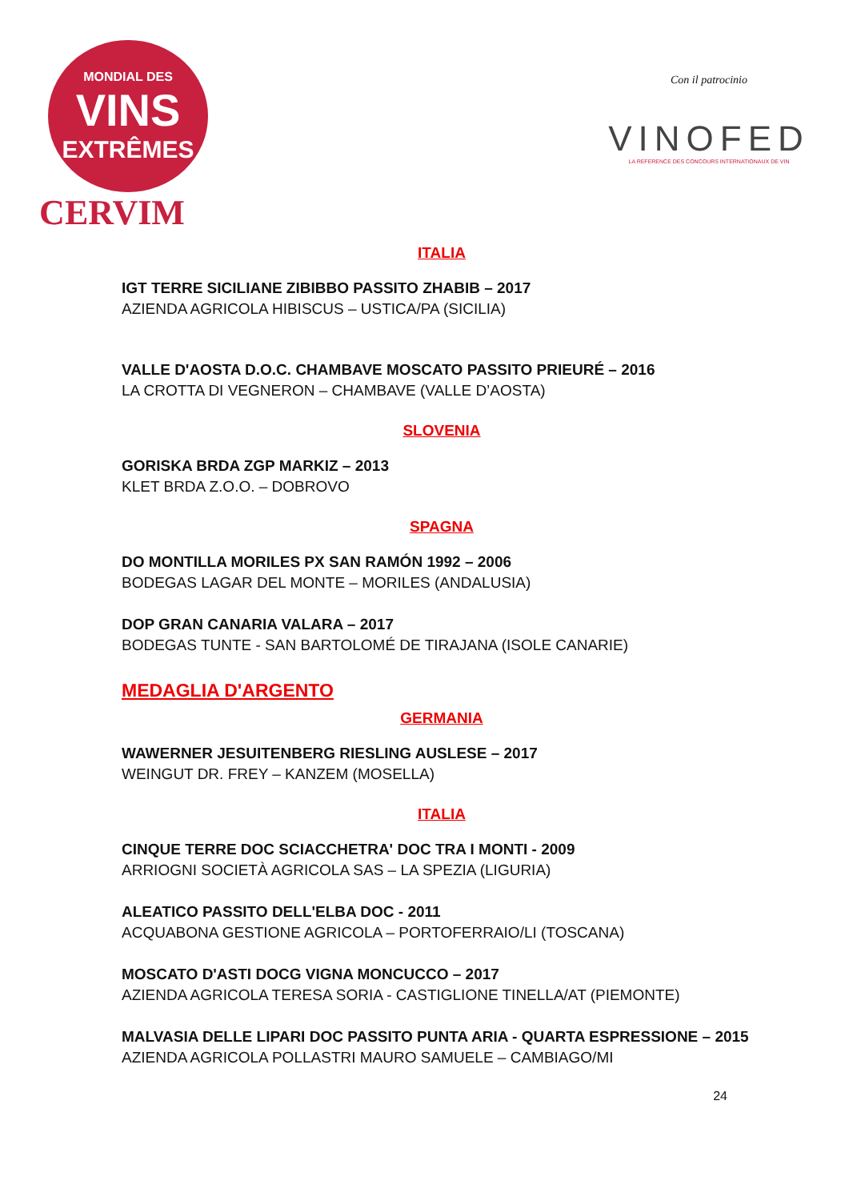MONDIAL DES
VINS
EXTRÊMES
CERVIM
Con il patrocinio
VINOFED
LA REFERENCE DES CONCOURS INTERNATIONAUX DE VIN
ITALIA
IGT TERRE SICILIANE ZIBIBBO PASSITO ZHABIB – 2017
AZIENDA AGRICOLA HIBISCUS – USTICA/PA (SICILIA)
VALLE D'AOSTA D.O.C. CHAMBAVE MOSCATO PASSITO PRIEURÉ – 2016
LA CROTTA DI VEGNERON – CHAMBAVE (VALLE D’AOSTA)
SLOVENIA
GORISKA BRDA ZGP MARKIZ – 2013
KLET BRDA Z.O.O. – DOBROVO
SPAGNA
DO MONTILLA MORILES PX SAN RAMÓN 1992 – 2006
BODEGAS LAGAR DEL MONTE – MORILES (ANDALUSIA)
DOP GRAN CANARIA VALARA – 2017
BODEGAS TUNTE - SAN BARTOLOMÉ DE TIRAJANA (ISOLE CANARIE)
MEDAGLIA D'ARGENTO
GERMANIA
WAWERNER JESUITENBERG RIESLING AUSLESE – 2017
WEINGUT DR. FREY – KANZEM (MOSELLA)
ITALIA
CINQUE TERRE DOC SCIACCHETRA' DOC TRA I MONTI - 2009
ARRIOGNI SOCIETÀ AGRICOLA SAS – LA SPEZIA (LIGURIA)
ALEATICO PASSITO DELL'ELBA DOC - 2011
ACQUABONA GESTIONE AGRICOLA – PORTOFERRAIO/LI (TOSCANA)
MOSCATO D'ASTI DOCG VIGNA MONCUCCO – 2017
AZIENDA AGRICOLA TERESA SORIA - CASTIGLIONE TINELLA/AT (PIEMONTE)
MALVASIA DELLE LIPARI DOC PASSITO PUNTA ARIA - QUARTA ESPRESSIONE – 2015
AZIENDA AGRICOLA POLLASTRI MAURO SAMUELE – CAMBIAGO/MI
24